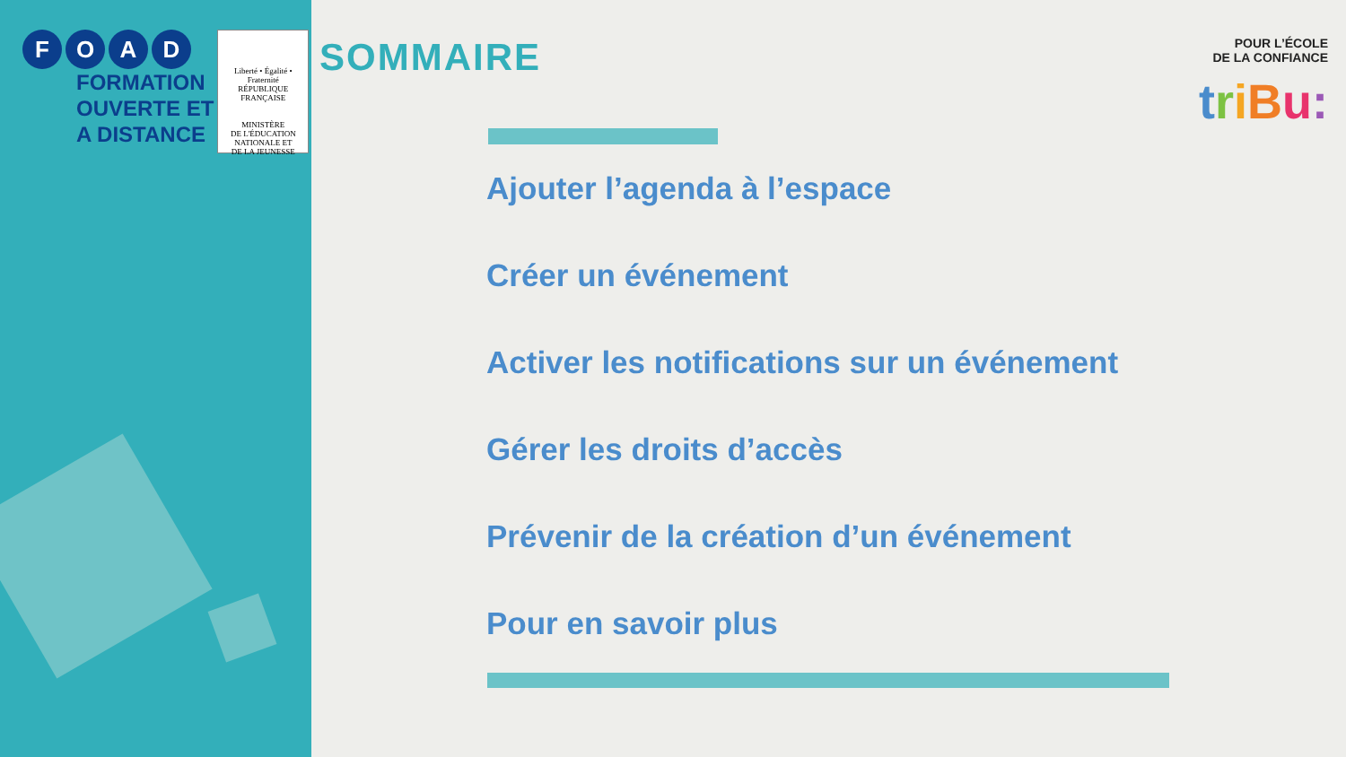FOAD
FORMATION
OUVERTE ET
A DISTANCE
Liberté • Égalité • Fraternité
RÉPUBLIQUE FRANÇAISE
MINISTÈRE
DE L'ÉDUCATION
NATIONALE ET
DE LA JEUNESSE
SOMMAIRE
Ajouter l’agenda à l’espace
Créer un événement
Activer les notifications sur un événement
Gérer les droits d’accès
Prévenir de la création d’un événement
Pour en savoir plus
POUR L’ÉCOLE
DE LA CONFIANCE
triBu: